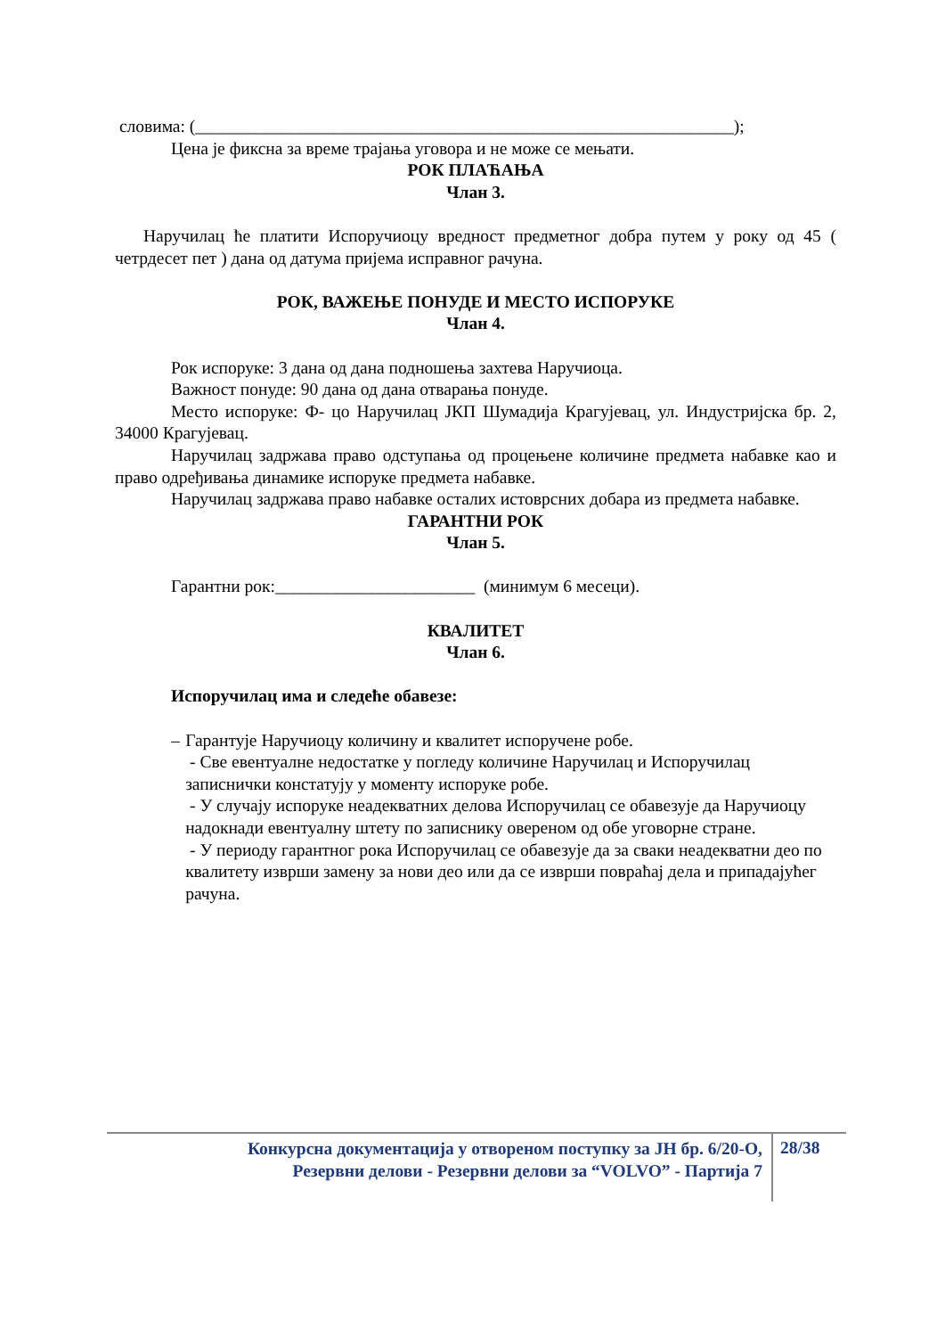словима: (______________________________________________________________);
Цена је фиксна за време трајања уговора и не може се мењати.
РОК ПЛАЋАЊА
Члан 3.
Наручилац ће платити Испоручиоцу вредност предметног добра путем у року од 45 ( четрдесет пет ) дана од датума пријема исправног рачуна.
РОК, ВАЖЕЊЕ ПОНУДЕ И МЕСТО ИСПОРУКЕ
Члан 4.
Рок испоруке: 3 дана од дана подношења захтева Наручиоца.
Важност понуде: 90 дана од дана отварања понуде.
Место испоруке: Ф- цо Наручилац ЈКП Шумадија Крагујевац, ул. Индустријска бр. 2, 34000 Крагујевац.
Наручилац задржава право одступања од процењене количине предмета набавке као и право одређивања динамике испоруке предмета набавке.
Наручилац задржава право набавке осталих истоврсних добара из предмета набавке.
ГАРАНТНИ РОК
Члан 5.
Гарантни рок:_______________________ (минимум 6 месеци).
КВАЛИТЕТ
Члан 6.
Испоручилац има и следеће обавезе:
– Гарантује Наручиоцу количину и квалитет испоручене робе.
- Све евентуалне недостатке у погледу количине Наручилац и Испоручилац записнички констатују у моменту испоруке робе.
- У случају испоруке неадекватних делова Испоручилац се обавезује да Наручиоцу надокнади евентуалну штету по записнику овереном од обе уговорне стране.
- У периоду гарантног рока Испоручилац се обавезује да за сваки неадекватни део по квалитету изврши замену за нови део или да се изврши повраћај дела и припадајућег рачуна.
Конкурсна документација у отвореном поступку за ЈН бр. 6/20-О,
Резервни делови - Резервни делови за “VOLVO” - Партија 7
28/38